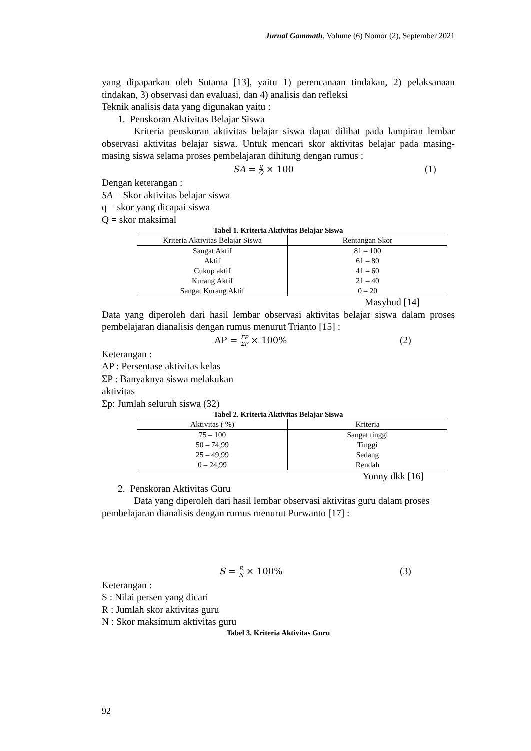Jurnal Gammath, Volume (6) Nomor (2), September 2021
yang dipaparkan oleh Sutama [13], yaitu 1) perencanaan tindakan, 2) pelaksanaan tindakan, 3) observasi dan evaluasi, dan 4) analisis dan refleksi
Teknik analisis data yang digunakan yaitu :
1. Penskoran Aktivitas Belajar Siswa
Kriteria penskoran aktivitas belajar siswa dapat dilihat pada lampiran lembar observasi aktivitas belajar siswa. Untuk mencari skor aktivitas belajar pada masing-masing siswa selama proses pembelajaran dihitung dengan rumus :
SA = q Q × 100 (1)
Dengan keterangan :
SA = Skor aktivitas belajar siswa
q = skor yang dicapai siswa
Q = skor maksimal
Tabel 1. Kriteria Aktivitas Belajar Siswa
| Kriteria Aktivitas Belajar Siswa | Rentangan Skor |
| --- | --- |
| Sangat Aktif | 81 – 100 |
| Aktif | 61 – 80 |
| Cukup aktif | 41 – 60 |
| Kurang Aktif | 21 – 40 |
| Sangat Kurang Aktif | 0 – 20 |
Masyhud [14]
Data yang diperoleh dari hasil lembar observasi aktivitas belajar siswa dalam proses pembelajaran dianalisis dengan rumus menurut Trianto [15] :
AP = ΣP ΣP × 100% (2)
Keterangan :
AP : Persentase aktivitas kelas
ΣP : Banyaknya siswa melakukan
aktivitas
Σp: Jumlah seluruh siswa (32)
Tabel 2. Kriteria Aktivitas Belajar Siswa
| Aktivitas ( %) | Kriteria |
| --- | --- |
| 75 – 100 | Sangat tinggi |
| 50 – 74,99 | Tinggi |
| 25 – 49,99 | Sedang |
| 0 – 24,99 | Rendah |
Yonny dkk [16]
2. Penskoran Aktivitas Guru
Data yang diperoleh dari hasil lembar observasi aktivitas guru dalam proses pembelajaran dianalisis dengan rumus menurut Purwanto [17] :
S = R N × 100% (3)
Keterangan :
S : Nilai persen yang dicari
R : Jumlah skor aktivitas guru
N : Skor maksimum aktivitas guru
Tabel 3. Kriteria Aktivitas Guru
92